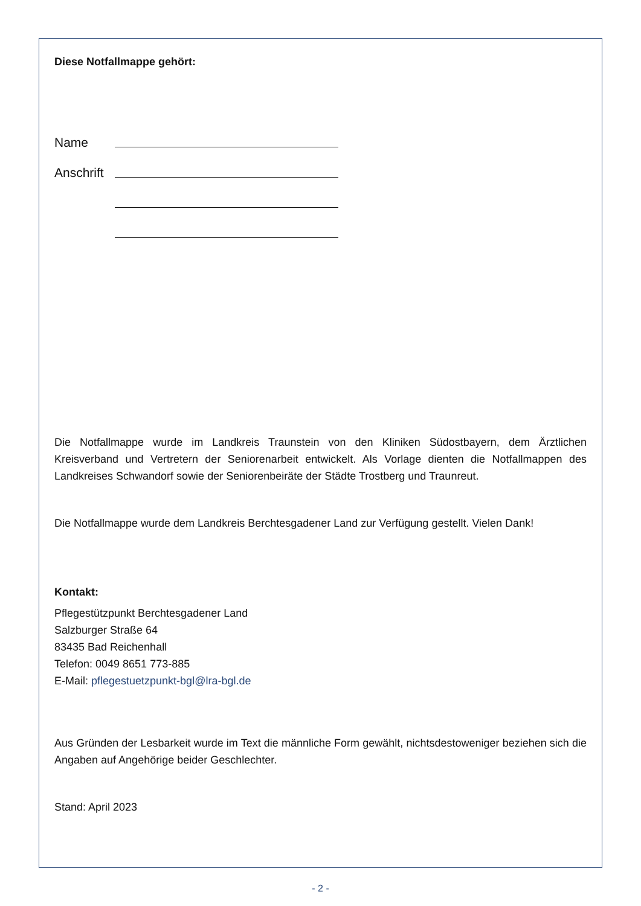Diese Notfallmappe gehört:
Name
Anschrift
Die Notfallmappe wurde im Landkreis Traunstein von den Kliniken Südostbayern, dem Ärztlichen Kreisverband und Vertretern der Seniorenarbeit entwickelt. Als Vorlage dienten die Notfallmappen des Landkreises Schwandorf sowie der Seniorenbeiräte der Städte Trostberg und Traunreut.
Die Notfallmappe wurde dem Landkreis Berchtesgadener Land zur Verfügung gestellt. Vielen Dank!
Kontakt:
Pflegestützpunkt Berchtesgadener Land
Salzburger Straße 64
83435 Bad Reichenhall
Telefon: 0049 8651 773-885
E-Mail: pflegestuetzpunkt-bgl@lra-bgl.de
Aus Gründen der Lesbarkeit wurde im Text die männliche Form gewählt, nichtsdestoweniger beziehen sich die Angaben auf Angehörige beider Geschlechter.
Stand: April 2023
- 2 -